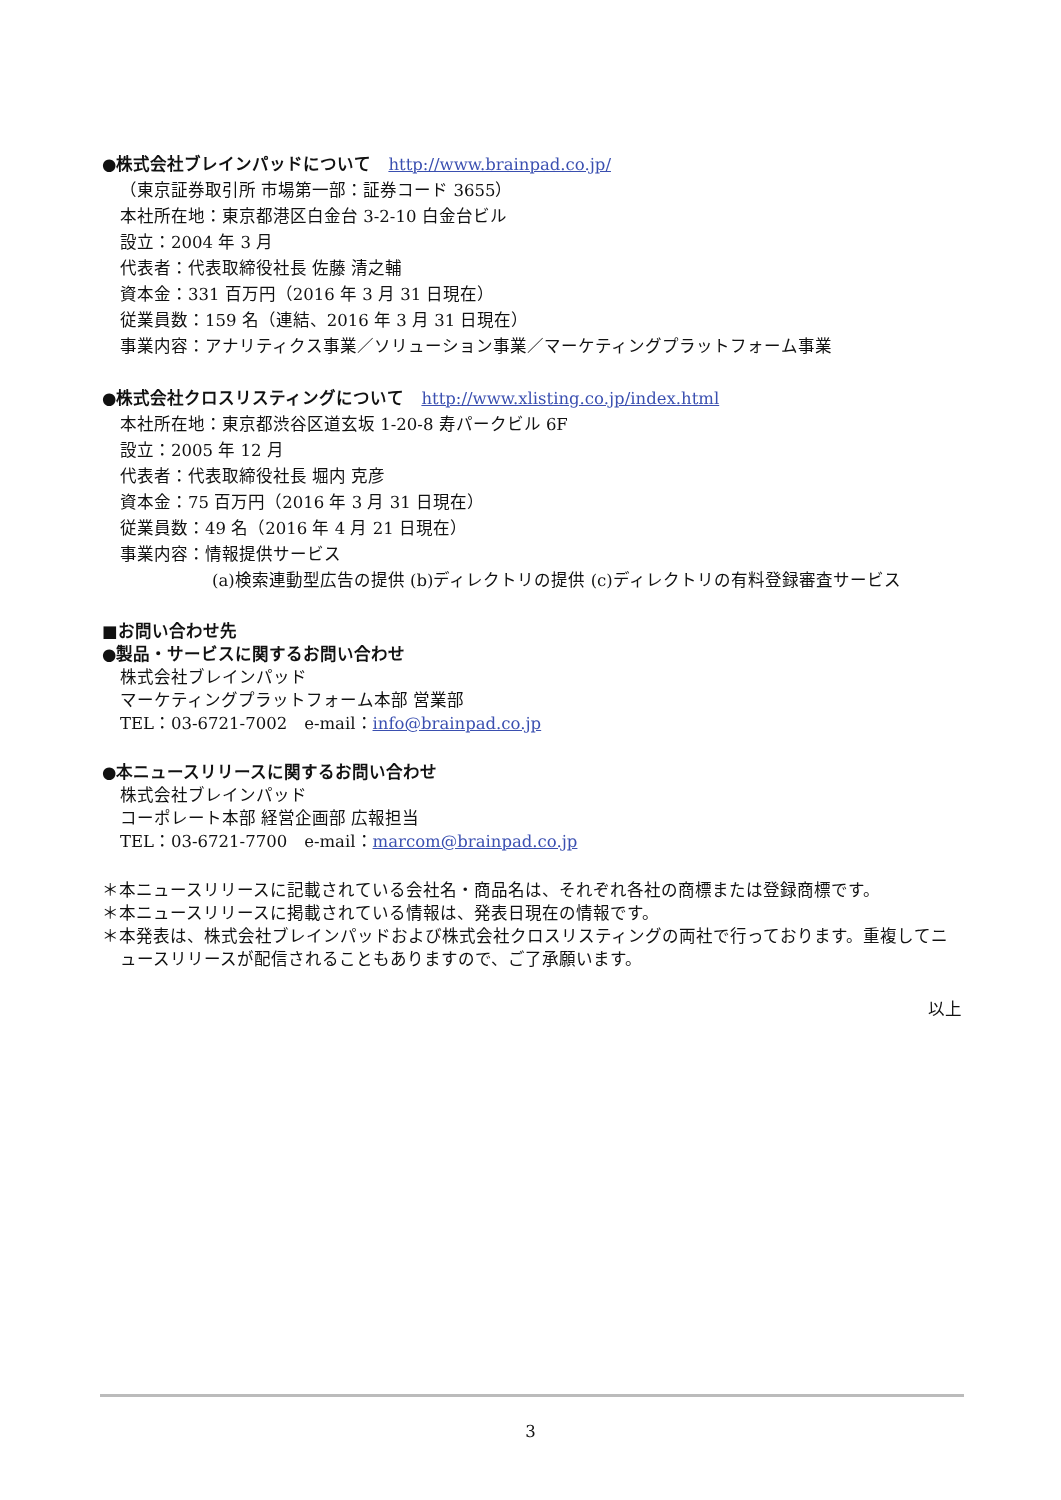●株式会社ブレインパッドについて　http://www.brainpad.co.jp/
（東京証券取引所 市場第一部：証券コード 3655）
本社所在地：東京都港区白金台 3-2-10 白金台ビル
設立：2004 年 3 月
代表者：代表取締役社長 佐藤 清之輔
資本金：331 百万円（2016 年 3 月 31 日現在）
従業員数：159 名（連結、2016 年 3 月 31 日現在）
事業内容：アナリティクス事業／ソリューション事業／マーケティングプラットフォーム事業
●株式会社クロスリスティングについて　http://www.xlisting.co.jp/index.html
本社所在地：東京都渋谷区道玄坂 1-20-8 寿パークビル 6F
設立：2005 年 12 月
代表者：代表取締役社長 堀内 克彦
資本金：75 百万円（2016 年 3 月 31 日現在）
従業員数：49 名（2016 年 4 月 21 日現在）
事業内容：情報提供サービス
(a)検索連動型広告の提供 (b)ディレクトリの提供 (c)ディレクトリの有料登録審査サービス
■お問い合わせ先
●製品・サービスに関するお問い合わせ
株式会社ブレインパッド
マーケティングプラットフォーム本部 営業部
TEL：03-6721-7002　e-mail：info@brainpad.co.jp
●本ニュースリリースに関するお問い合わせ
株式会社ブレインパッド
コーポレート本部 経営企画部 広報担当
TEL：03-6721-7700　e-mail：marcom@brainpad.co.jp
＊本ニュースリリースに記載されている会社名・商品名は、それぞれ各社の商標または登録商標です。
＊本ニュースリリースに掲載されている情報は、発表日現在の情報です。
＊本発表は、株式会社ブレインパッドおよび株式会社クロスリスティングの両社で行っております。重複してニュースリリースが配信されることもありますので、ご了承願います。
以上
3